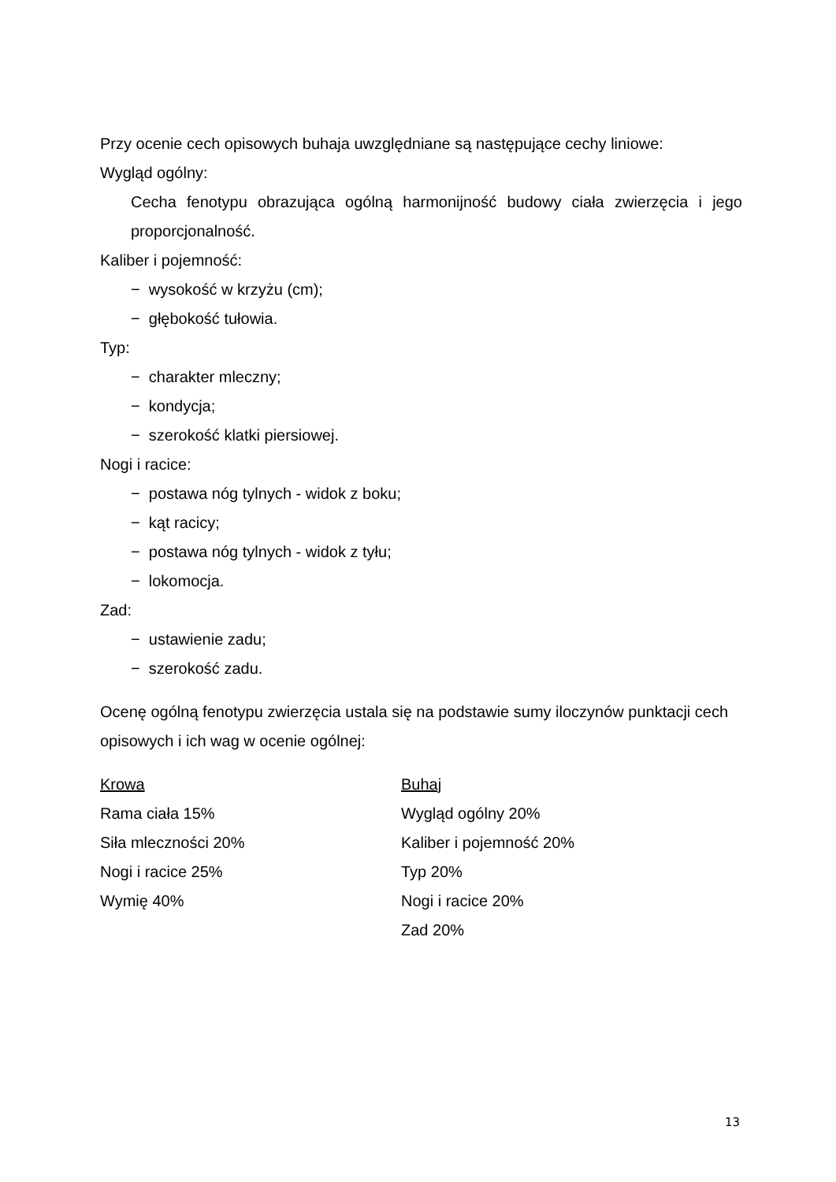Przy ocenie cech opisowych buhaja uwzględniane są następujące cechy liniowe:
Wygląd ogólny:
Cecha fenotypu obrazująca ogólną harmonijność budowy ciała zwierzęcia i jego proporcjonalność.
Kaliber i pojemność:
− wysokość w krzyżu (cm);
− głębokość tułowia.
Typ:
− charakter mleczny;
− kondycja;
− szerokość klatki piersiowej.
Nogi i racice:
− postawa nóg tylnych - widok z boku;
− kąt racicy;
− postawa nóg tylnych - widok z tyłu;
− lokomocja.
Zad:
− ustawienie zadu;
− szerokość zadu.
Ocenę ogólną fenotypu zwierzęcia ustala się na podstawie sumy iloczynów punktacji cech opisowych i ich wag w ocenie ogólnej:
Krowa
Rama ciała 15%
Siła mleczności 20%
Nogi i racice 25%
Wymię 40%
Buhaj
Wygląd ogólny 20%
Kaliber i pojemność 20%
Typ 20%
Nogi i racice 20%
Zad 20%
13